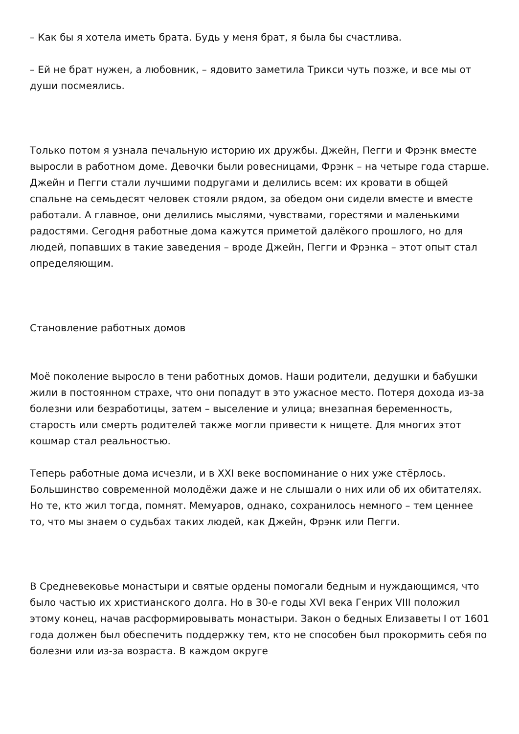– Как бы я хотела иметь брата. Будь у меня брат, я была бы счастлива.
– Ей не брат нужен, а любовник, – ядовито заметила Трикси чуть позже, и все мы от души посмеялись.
Только потом я узнала печальную историю их дружбы. Джейн, Пегги и Фрэнк вместе выросли в работном доме. Девочки были ровесницами, Фрэнк – на четыре года старше. Джейн и Пегги стали лучшими подругами и делились всем: их кровати в общей спальне на семьдесят человек стояли рядом, за обедом они сидели вместе и вместе работали. А главное, они делились мыслями, чувствами, горестями и маленькими радостями. Сегодня работные дома кажутся приметой далёкого прошлого, но для людей, попавших в такие заведения – вроде Джейн, Пегги и Фрэнка – этот опыт стал определяющим.
Становление работных домов
Моё поколение выросло в тени работных домов. Наши родители, дедушки и бабушки жили в постоянном страхе, что они попадут в это ужасное место. Потеря дохода из-за болезни или безработицы, затем – выселение и улица; внезапная беременность, старость или смерть родителей также могли привести к нищете. Для многих этот кошмар стал реальностью.
Теперь работные дома исчезли, и в XXI веке воспоминание о них уже стёрлось. Большинство современной молодёжи даже и не слышали о них или об их обитателях. Но те, кто жил тогда, помнят. Мемуаров, однако, сохранилось немного – тем ценнее то, что мы знаем о судьбах таких людей, как Джейн, Фрэнк или Пегги.
В Средневековье монастыри и святые ордены помогали бедным и нуждающимся, что было частью их христианского долга. Но в 30-е годы XVI века Генрих VIII положил этому конец, начав расформировывать монастыри. Закон о бедных Елизаветы I от 1601 года должен был обеспечить поддержку тем, кто не способен был прокормить себя по болезни или из-за возраста. В каждом округе